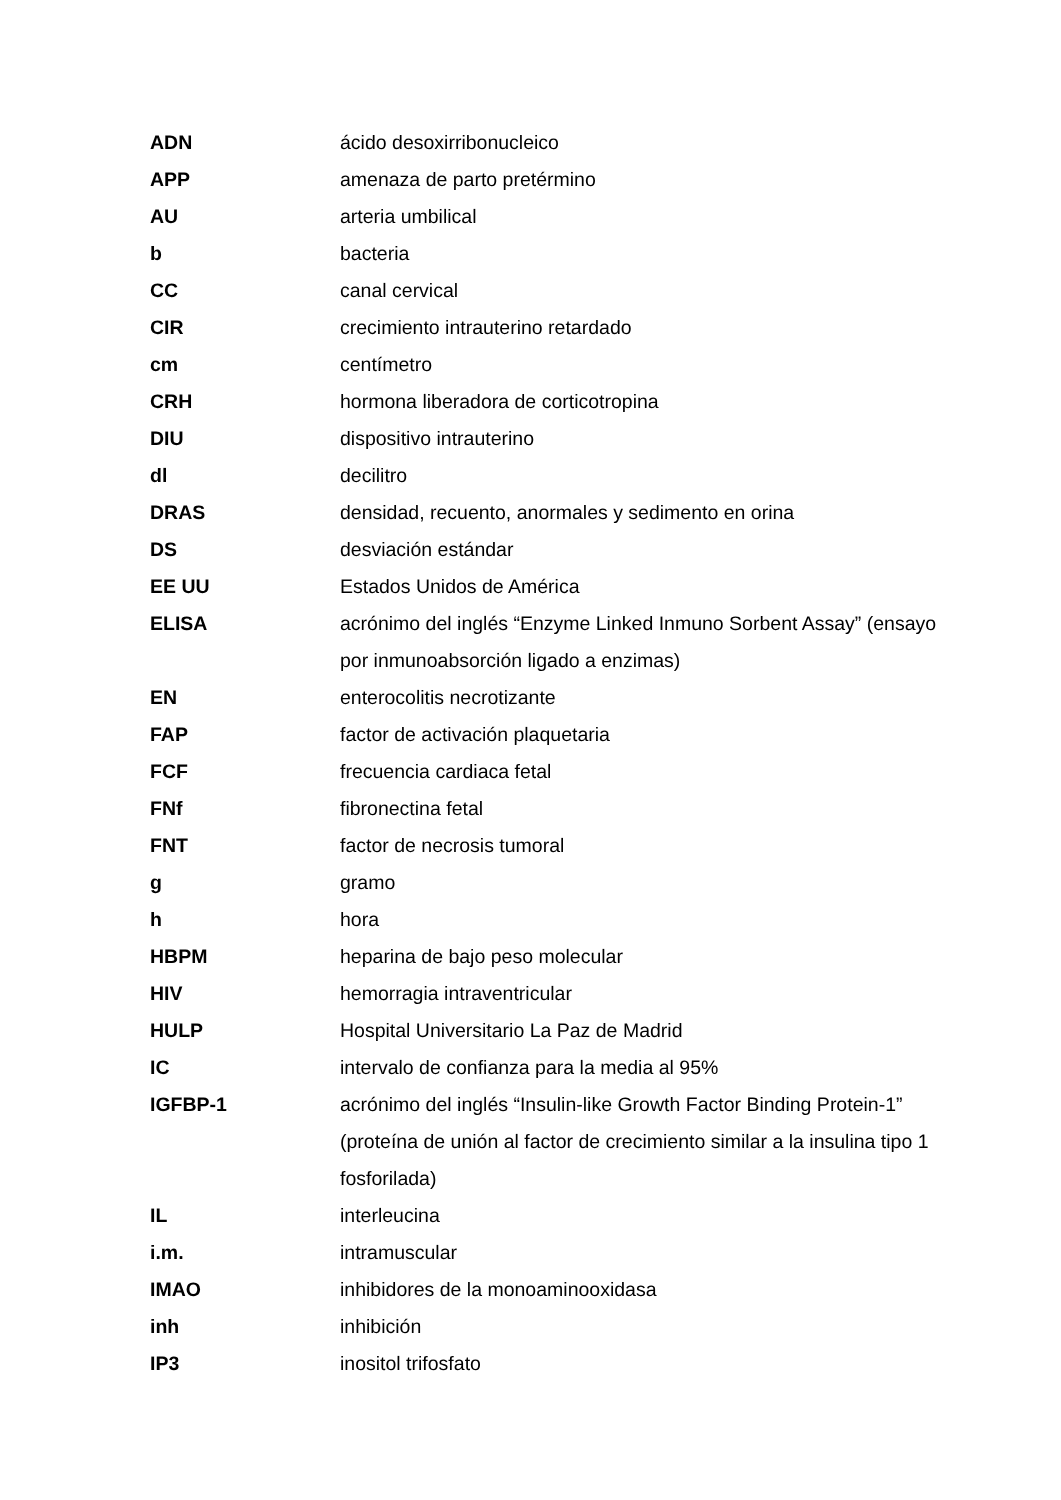| ADN | ácido desoxirribonucleico |
| APP | amenaza de parto pretérmino |
| AU | arteria umbilical |
| b | bacteria |
| CC | canal cervical |
| CIR | crecimiento intrauterino retardado |
| cm | centímetro |
| CRH | hormona liberadora de corticotropina |
| DIU | dispositivo intrauterino |
| dl | decilitro |
| DRAS | densidad, recuento, anormales y sedimento en orina |
| DS | desviación estándar |
| EE UU | Estados Unidos de América |
| ELISA | acrónimo del inglés “Enzyme Linked Inmuno Sorbent Assay” (ensayo por inmunoabsorción ligado a enzimas) |
| EN | enterocolitis necrotizante |
| FAP | factor de activación plaquetaria |
| FCF | frecuencia cardiaca fetal |
| FNf | fibronectina fetal |
| FNT | factor de necrosis tumoral |
| g | gramo |
| h | hora |
| HBPM | heparina de bajo peso molecular |
| HIV | hemorragia intraventricular |
| HULP | Hospital Universitario La Paz de Madrid |
| IC | intervalo de confianza para la media al 95% |
| IGFBP-1 | acrónimo del inglés “Insulin-like Growth Factor Binding Protein-1” (proteína de unión al factor de crecimiento similar a la insulina tipo 1 fosforilada) |
| IL | interleucina |
| i.m. | intramuscular |
| IMAO | inhibidores de la monoaminooxidasa |
| inh | inhibición |
| IP3 | inositol trifosfato |